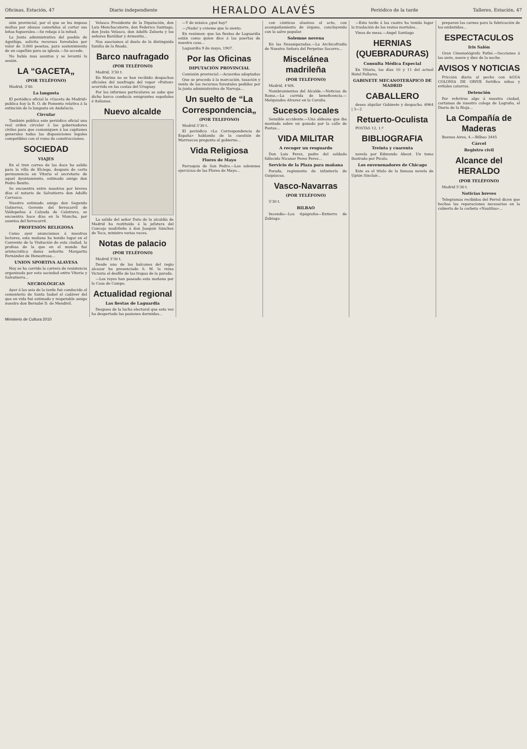Oficinas, Estación, 47 Diario independiente HERALDO ALAVÉS Periódico de la tarde Talleres, Estación, 47
sión provincial, por el que se les impuso multas por abusos cometidos al cortar sus leñas foguerales.—Se rebaja á la mitad.
La Junta administrativa del pueblo de Aguiñiga, solicita recursos forestales por valor de 3.000 pesetas, para sostenimiento de un capellán para su iglesia.—Se accede.
No había mas asuntos y se levantó la sesión.
LA “GACETA„
(POR TELÉFONO)
Madrid, 3'40.
La langosta
El periódico oficial la «Gaceta de Madrid» publica hoy la R. O. de Fomento relativa á la extinción de la langosta en Andalucía.
Circular
También publica este periódico oficial una real orden circular á los gobernadores civiles para que comuniquen á los capitanes generales todas las disposiciones legales compatibles con el ramo de construcciones.
SOCIEDAD
VIAJES
En el tren correo de las doce ha salido para la villa de Elciego, después de corta permanencia en Vitoria el secretario de aquel Ayuntamiento, estimado amigo don Pedro Benito.
Se encuentra entre nosotros por breves días el notario de Salvatierra don Adolfo Carrasco.
Nuestro estimado amigo don Segundo Gutierrez, Gerente del ferrocarril de Valdepeñas á Calzada de Calatrava, se encuentra hace días en la Mancha, por asuntos del ferrocarril.
PROFESIÓN RELIGIOSA
Como ayer anunciamos á nuestros lectores, esta mañana ha tenido lugar en el Convento de la Visitación de esta ciudad, la profesa de la que en el mundo fué aristocrática dama señorita Margarita Fernández de Henestrosa...
UNION SPORTIVA ALAVESA
Hoy se ha corrido la carrera de resistencia organizada por esta sociedad entre Vitoria y Salvatierra...
NECROLÓGICAS
Ayer á las seis de la tarde fué conducido al cementerio de Santa Isabel el cadáver del que en vida fué estimado y respetable amigo nuestro don Bernabé D. de Mendivil.
Velasco Presidente de la Diputación, don Luis Menchacatorre, don Federico Santiago, don Jesús Velasco, don Adolfo Zulueta y los señores Baráibar y Armentia...
Nos asociamos al duelo de la distinguida familia de la finada.
Barco naufragado
(POR TELÉFONO)
Madrid, 3'30 t.
En Marina no se han recibido despachos oficiales del naufragio del vapor «Poiton» ocurrido en las costas del Uruguay.
Por los informes particulares se sabe que dicho barco conducía emigrantes españoles é italianos.
Nuevo alcalde
La salida del señor Dato de la alcaldía de Madrid ha restituido á la jefatura del Concejo madrileño á don Joaquín Sánchez de Toca, ministro varias veces.
Notas de palacio
(POR TELÉFONO)
Madrid 3'30 t.
Desde uno de los balcones del regio alcazar ha presenciado S. M. la reina Victoria el desfile de las tropas de la parada.
—Los reyes han paseado esta mañana por la Casa de Campo.
Actualidad regional
Las fiestas de Laguardia
Despues de la lucha electoral que esta vez ha despertado las pasiones dormidas...
—Y de música ¿qué hay?
—¡Nada! y créeme que lo siento.
En resúmen: que las fiestas de Laguardia están como quien dice á las puertas de nuestra casa...
Laguardia 9 de mayo, 1907.
Por las Oficinas
DIPUTACIÓN PROVINCIAL
Comisión provincial.—Acuerdos adoptados
Que se proceda á la marcación, tasación y venta de los recursos forestales pedidos por la junta administrativa de Narvaja...
Un suelto de “La Correspondencia„
(POR TELEFONO)
Madrid 3'30 t.
El periódico «La Correspondencia de España» hablando de la cuestión de Marruecos pregunta al gobierno...
Vida Religiosa
Flores de Mayo
Parroquia de San Pedro.—Los solemnes ejercicios de las Flores de Mayo...
con cánticos alusivos al acto, con acompañamiento de órgano, concluyendo con la salve popular.
Solemne novena
En las Desamparadas.—La Archicofradía de Nuestra Señora del Perpetuo Socorro...
Miscelánea madrileña
(POR TELÉFONO)
Madrid, 4'40t.
Nombramientos del Alcalde.—Noticias de Roma.—La corrida de beneficencia.—Melquiades Alvarez en la Coruña.
Sucesos locales
Sensible accidente.—Una aldeana que iba montada sobre un ganado por la calle de Postas...
VIDA MILITAR
A recoger un resguardo
Don Luis Perez, padre del soldado fallecido Nicanor Perez Perez...
Servicio de la Plaza para mañana
Parada, regimiento de infantería de Guipúzcoa.
Vasco-Navarras
(POR TELÉFONO)
5'30 t.
BILBAO
Incendio—Los tipógrafos—Entierro de Zubiaga.
—Esta tarde á las cuatro ha tenido lugar la traslación de los restos mortales...
Vinos de mesa.—Angel Santiago
HERNIAS (QUEBRADURAS)
Consulta Médica Especial
En Vitoria, los días 10 y 11 del actual Hotel Pallares.
GABINETE MECANOTERÁPICO DE MADRID
CABALLERO
desea alquilar Gabinete y despacho. 6964 | 3—2
Retuerto-Oculista
POSTAS 12, 1.º
BIBLIOGRAFIA
Treinta y cuarenta
novela por Edmundo About. Un tomo ilustrado por Picolo.
Los envenenadores de Chicago
Este es el título de la famosa novela de Uptón Sinclair...
preparan las carnes para la fabricación de los embutidos...
ESPECTACULOS
Iris Salón
Gran Cinematógrafo Pathé.—Secciones á las siete, nueve y diez de la noche.
AVISOS Y NOTICIAS
Fricción diaria al pecho con AGUA COLONIA DE ORIVE fortifica niños y evitales catarros.
Detención
Por referirse algo á nuestra ciudad, cortamos de nuestro colega de Logroño, el Diario de la Rioja...
La Compañía de Maderas
Buenos Aires, 4.—Bilbao 3445
Cárcel
Registro civil
Alcance del HERALDO
(POR TELÉFONO)
Madrid 5'30 t.
Noticias breves
Telegramas recibidos del Ferrol dicen que hechas las reparaciones necesarias en la cubierta de la corbeta «Nautilus»...
Ministerio de Cultura 2010